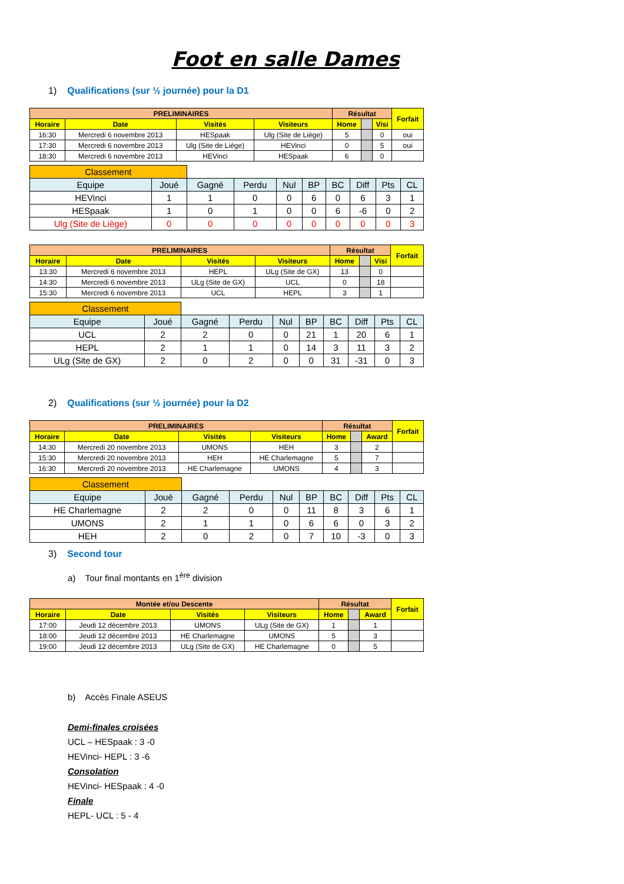Foot en salle Dames
1) Qualifications (sur ½ journée) pour la D1
| PRELIMINAIRES | | | | Résultat | | | Forfait |
| Horaire | Date | Visités | Visiteurs | Home | | Visi | |
| 16:30 | Mercredi 6 novembre 2013 | HESpaak | Ulg (Site de Liège) | 5 | | 0 | oui |
| 17:30 | Mercredi 6 novembre 2013 | Ulg (Site de Liège) | HEVinci | 0 | | 5 | oui |
| 18:30 | Mercredi 6 novembre 2013 | HEVinci | HESpaak | 6 | | 0 | |
| Classement | | | | | | | | | |
| Equipe | Joué | Gagné | Perdu | Nul | BP | BC | Diff | Pts | CL |
| HEVinci | 1 | 1 | 0 | 0 | 6 | 0 | 6 | 3 | 1 |
| HESpaak | 1 | 0 | 1 | 0 | 0 | 6 | -6 | 0 | 2 |
| Ulg (Site de Liège) | 0 | 0 | 0 | 0 | 0 | 0 | 0 | 0 | 3 |
| PRELIMINAIRES | | | | Résultat | | | Forfait |
| Horaire | Date | Visités | Visiteurs | Home | | Visi | |
| 13:30 | Mercredi 6 novembre 2013 | HEPL | ULg (Site de GX) | 13 | | 0 | |
| 14:30 | Mercredi 6 novembre 2013 | ULg (Site de GX) | UCL | 0 | | 18 | |
| 15:30 | Mercredi 6 novembre 2013 | UCL | HEPL | 3 | | 1 | |
| Classement | | | | | | | | | |
| Equipe | Joué | Gagné | Perdu | Nul | BP | BC | Diff | Pts | CL |
| UCL | 2 | 2 | 0 | 0 | 21 | 1 | 20 | 6 | 1 |
| HEPL | 2 | 1 | 1 | 0 | 14 | 3 | 11 | 3 | 2 |
| ULg (Site de GX) | 2 | 0 | 2 | 0 | 0 | 31 | -31 | 0 | 3 |
2) Qualifications (sur ½ journée) pour la D2
| PRELIMINAIRES | | | | Résultat | | | Forfait |
| Horaire | Date | Visités | Visiteurs | Home | | Award | |
| 14:30 | Mercredi 20 novembre 2013 | UMONS | HEH | 3 | | 2 | |
| 15:30 | Mercredi 20 novembre 2013 | HEH | HE Charlemagne | 5 | | 7 | |
| 16:30 | Mercredi 20 novembre 2013 | HE Charlemagne | UMONS | 4 | | 3 | |
| Classement | | | | | | | | | |
| Equipe | Joué | Gagné | Perdu | Nul | BP | BC | Diff | Pts | CL |
| HE Charlemagne | 2 | 2 | 0 | 0 | 11 | 8 | 3 | 6 | 1 |
| UMONS | 2 | 1 | 1 | 0 | 6 | 6 | 0 | 3 | 2 |
| HEH | 2 | 0 | 2 | 0 | 7 | 10 | -3 | 0 | 3 |
3) Second tour
a) Tour final montants en 1<sup>ère</sup> division
| Montée et/ou Descente | | | | Résultat | | | Forfait |
| Horaire | Date | Visités | Visiteurs | Home | | Award | |
| 17:00 | Jeudi 12 décembre 2013 | UMONS | ULg (Site de GX) | 1 | | 1 | |
| 18:00 | Jeudi 12 décembre 2013 | HE Charlemagne | UMONS | 5 | | 3 | |
| 19:00 | Jeudi 12 décembre 2013 | ULg (Site de GX) | HE Charlemagne | 0 | | 5 | |
b) Accès Finale ASEUS
Demi-finales croisées
UCL – HESpaak : 3 -0
HEVinci- HEPL : 3 -6
Consolation
HEVinci- HESpaak : 4 -0
Finale
HEPL- UCL : 5 - 4